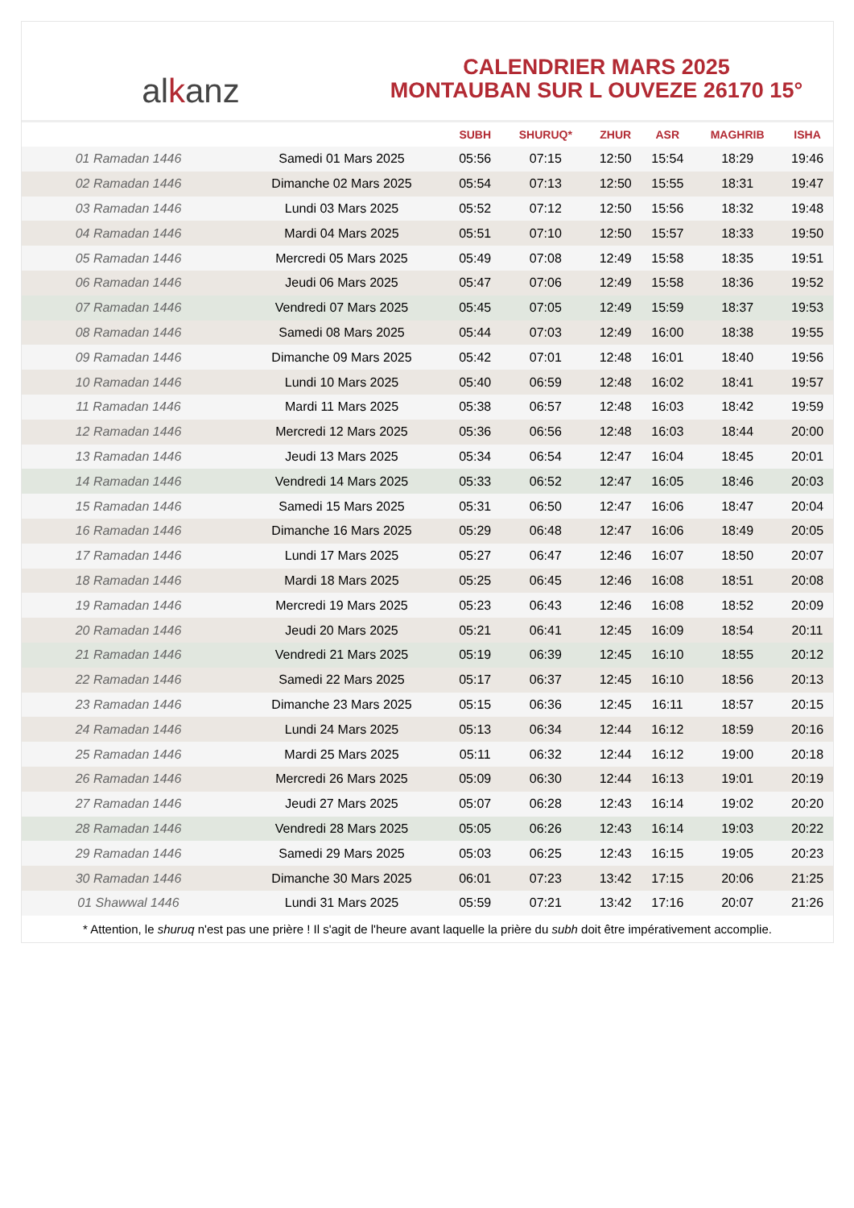alkanz
CALENDRIER MARS 2025
MONTAUBAN SUR L OUVEZE 26170 15°
| | | SUBH | SHURUQ* | ZHUR | ASR | MAGHRIB | ISHA |
| --- | --- | --- | --- | --- | --- | --- | --- |
| 01 Ramadan 1446 | Samedi 01 Mars 2025 | 05:56 | 07:15 | 12:50 | 15:54 | 18:29 | 19:46 |
| 02 Ramadan 1446 | Dimanche 02 Mars 2025 | 05:54 | 07:13 | 12:50 | 15:55 | 18:31 | 19:47 |
| 03 Ramadan 1446 | Lundi 03 Mars 2025 | 05:52 | 07:12 | 12:50 | 15:56 | 18:32 | 19:48 |
| 04 Ramadan 1446 | Mardi 04 Mars 2025 | 05:51 | 07:10 | 12:50 | 15:57 | 18:33 | 19:50 |
| 05 Ramadan 1446 | Mercredi 05 Mars 2025 | 05:49 | 07:08 | 12:49 | 15:58 | 18:35 | 19:51 |
| 06 Ramadan 1446 | Jeudi 06 Mars 2025 | 05:47 | 07:06 | 12:49 | 15:58 | 18:36 | 19:52 |
| 07 Ramadan 1446 | Vendredi 07 Mars 2025 | 05:45 | 07:05 | 12:49 | 15:59 | 18:37 | 19:53 |
| 08 Ramadan 1446 | Samedi 08 Mars 2025 | 05:44 | 07:03 | 12:49 | 16:00 | 18:38 | 19:55 |
| 09 Ramadan 1446 | Dimanche 09 Mars 2025 | 05:42 | 07:01 | 12:48 | 16:01 | 18:40 | 19:56 |
| 10 Ramadan 1446 | Lundi 10 Mars 2025 | 05:40 | 06:59 | 12:48 | 16:02 | 18:41 | 19:57 |
| 11 Ramadan 1446 | Mardi 11 Mars 2025 | 05:38 | 06:57 | 12:48 | 16:03 | 18:42 | 19:59 |
| 12 Ramadan 1446 | Mercredi 12 Mars 2025 | 05:36 | 06:56 | 12:48 | 16:03 | 18:44 | 20:00 |
| 13 Ramadan 1446 | Jeudi 13 Mars 2025 | 05:34 | 06:54 | 12:47 | 16:04 | 18:45 | 20:01 |
| 14 Ramadan 1446 | Vendredi 14 Mars 2025 | 05:33 | 06:52 | 12:47 | 16:05 | 18:46 | 20:03 |
| 15 Ramadan 1446 | Samedi 15 Mars 2025 | 05:31 | 06:50 | 12:47 | 16:06 | 18:47 | 20:04 |
| 16 Ramadan 1446 | Dimanche 16 Mars 2025 | 05:29 | 06:48 | 12:47 | 16:06 | 18:49 | 20:05 |
| 17 Ramadan 1446 | Lundi 17 Mars 2025 | 05:27 | 06:47 | 12:46 | 16:07 | 18:50 | 20:07 |
| 18 Ramadan 1446 | Mardi 18 Mars 2025 | 05:25 | 06:45 | 12:46 | 16:08 | 18:51 | 20:08 |
| 19 Ramadan 1446 | Mercredi 19 Mars 2025 | 05:23 | 06:43 | 12:46 | 16:08 | 18:52 | 20:09 |
| 20 Ramadan 1446 | Jeudi 20 Mars 2025 | 05:21 | 06:41 | 12:45 | 16:09 | 18:54 | 20:11 |
| 21 Ramadan 1446 | Vendredi 21 Mars 2025 | 05:19 | 06:39 | 12:45 | 16:10 | 18:55 | 20:12 |
| 22 Ramadan 1446 | Samedi 22 Mars 2025 | 05:17 | 06:37 | 12:45 | 16:10 | 18:56 | 20:13 |
| 23 Ramadan 1446 | Dimanche 23 Mars 2025 | 05:15 | 06:36 | 12:45 | 16:11 | 18:57 | 20:15 |
| 24 Ramadan 1446 | Lundi 24 Mars 2025 | 05:13 | 06:34 | 12:44 | 16:12 | 18:59 | 20:16 |
| 25 Ramadan 1446 | Mardi 25 Mars 2025 | 05:11 | 06:32 | 12:44 | 16:12 | 19:00 | 20:18 |
| 26 Ramadan 1446 | Mercredi 26 Mars 2025 | 05:09 | 06:30 | 12:44 | 16:13 | 19:01 | 20:19 |
| 27 Ramadan 1446 | Jeudi 27 Mars 2025 | 05:07 | 06:28 | 12:43 | 16:14 | 19:02 | 20:20 |
| 28 Ramadan 1446 | Vendredi 28 Mars 2025 | 05:05 | 06:26 | 12:43 | 16:14 | 19:03 | 20:22 |
| 29 Ramadan 1446 | Samedi 29 Mars 2025 | 05:03 | 06:25 | 12:43 | 16:15 | 19:05 | 20:23 |
| 30 Ramadan 1446 | Dimanche 30 Mars 2025 | 06:01 | 07:23 | 13:42 | 17:15 | 20:06 | 21:25 |
| 01 Shawwal 1446 | Lundi 31 Mars 2025 | 05:59 | 07:21 | 13:42 | 17:16 | 20:07 | 21:26 |
* Attention, le shuruq n'est pas une prière ! Il s'agit de l'heure avant laquelle la prière du subh doit être impérativement accomplie.